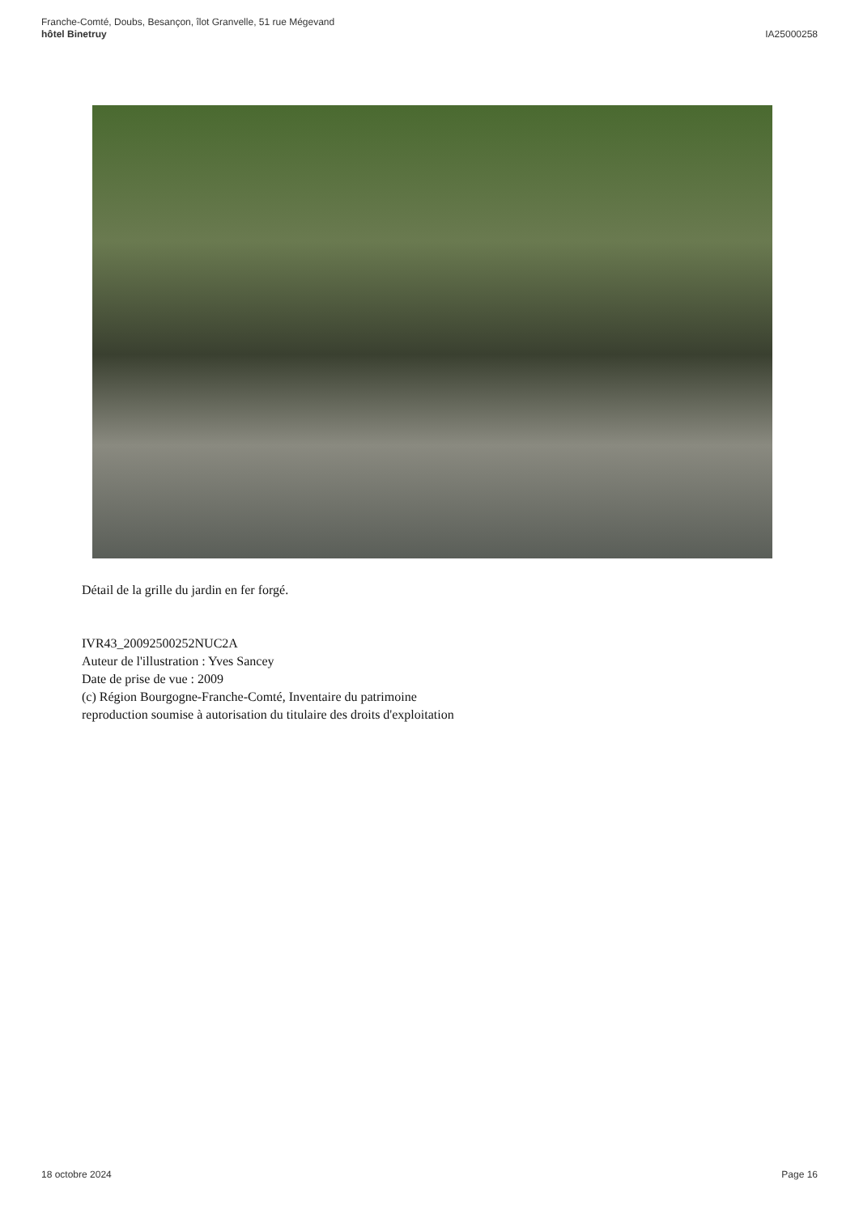Franche-Comté, Doubs, Besançon, îlot Granvelle, 51 rue Mégevand
hôtel Binetruy
IA25000258
Détail de la grille du jardin en fer forgé.
IVR43_20092500252NUC2A
Auteur de l'illustration : Yves Sancey
Date de prise de vue : 2009
(c) Région Bourgogne-Franche-Comté, Inventaire du patrimoine
reproduction soumise à autorisation du titulaire des droits d'exploitation
18 octobre 2024 Page 16